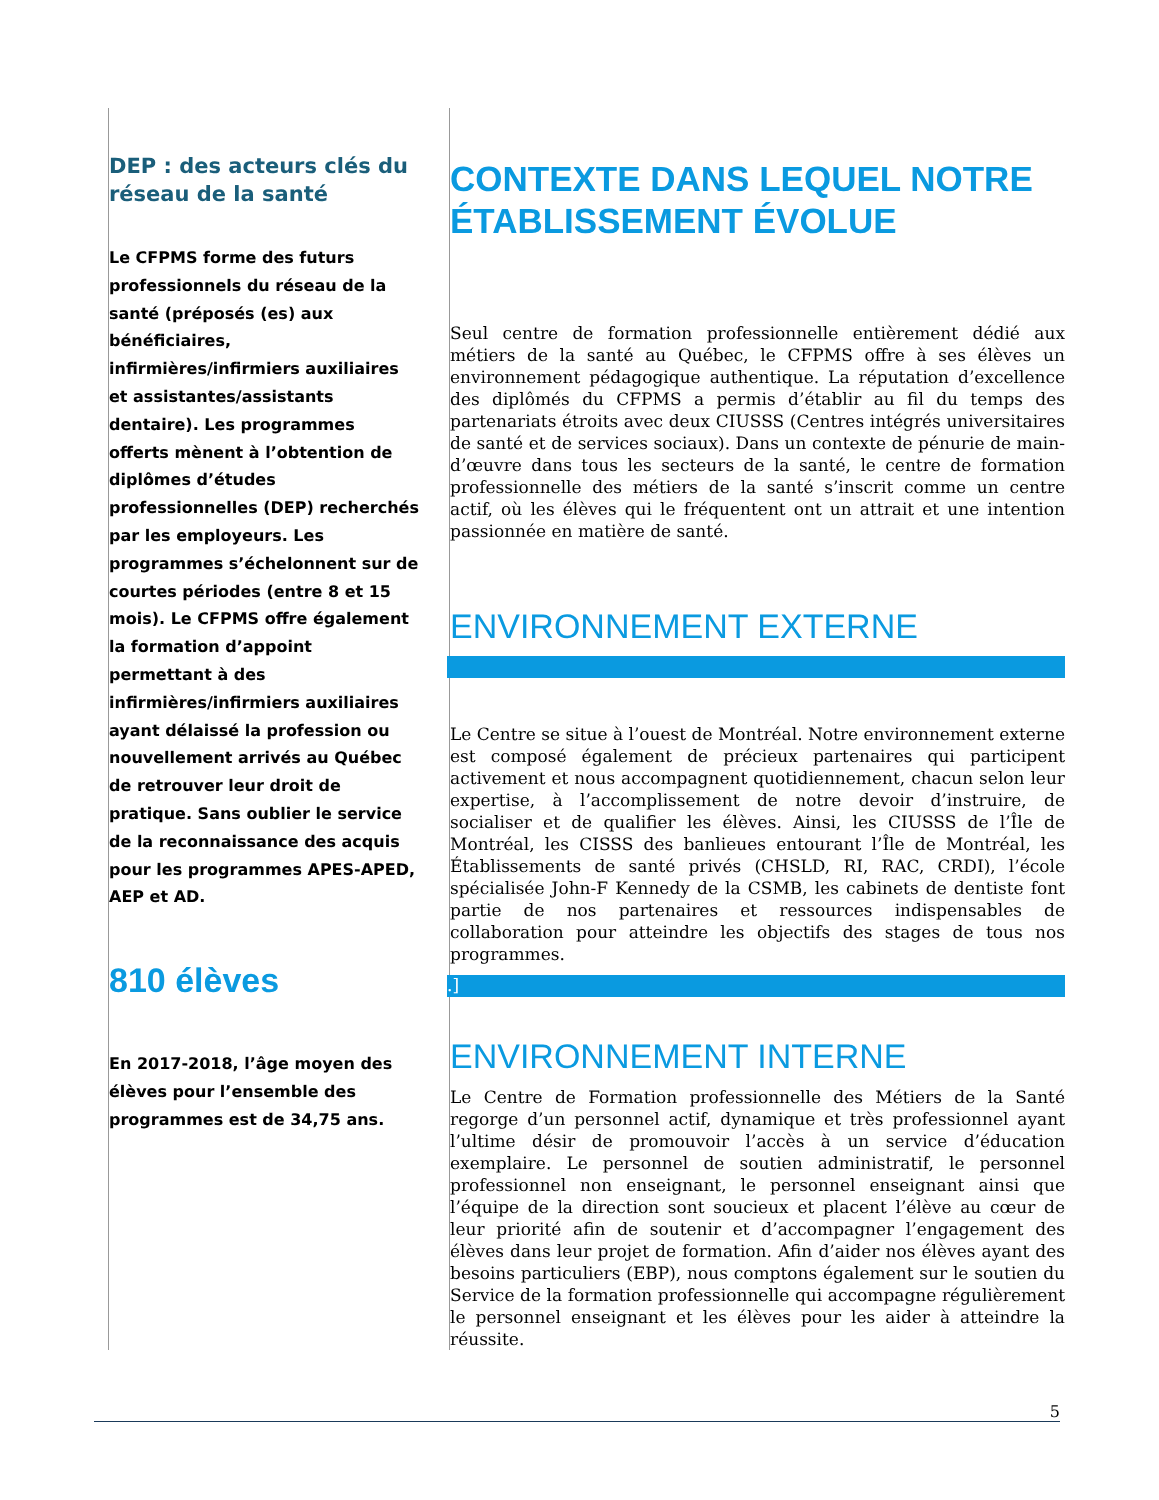DEP : des acteurs clés du réseau de la santé
Le CFPMS forme des futurs professionnels du réseau de la santé (préposés (es) aux bénéficiaires, infirmières/infirmiers auxiliaires et assistantes/assistants dentaire). Les programmes offerts mènent à l’obtention de diplômes d’études professionnelles (DEP) recherchés par les employeurs. Les programmes s’échelonnent sur de courtes périodes (entre 8 et 15 mois). Le CFPMS offre également la formation d’appoint permettant à des infirmières/infirmiers auxiliaires ayant délaissé la profession ou nouvellement arrivés au Québec de retrouver leur droit de pratique. Sans oublier le service de la reconnaissance des acquis pour les programmes APES-APED, AEP et AD.
810 élèves
En 2017-2018, l’âge moyen des élèves pour l’ensemble des programmes est de 34,75 ans.
CONTEXTE DANS LEQUEL NOTRE ÉTABLISSEMENT ÉVOLUE
Seul centre de formation professionnelle entièrement dédié aux métiers de la santé au Québec, le CFPMS offre à ses élèves un environnement pédagogique authentique. La réputation d’excellence des diplômés du CFPMS a permis d’établir au fil du temps des partenariats étroits avec deux CIUSSS (Centres intégrés universitaires de santé et de services sociaux). Dans un contexte de pénurie de main-d’œuvre dans tous les secteurs de la santé, le centre de formation professionnelle des métiers de la santé s’inscrit comme un centre actif, où les élèves qui le fréquentent ont un attrait et une intention passionnée en matière de santé.
ENVIRONNEMENT EXTERNE
Le Centre se situe à l’ouest de Montréal. Notre environnement externe est composé également de précieux partenaires qui participent activement et nous accompagnent quotidiennement, chacun selon leur expertise, à l’accomplissement de notre devoir d’instruire, de socialiser et de qualifier les élèves. Ainsi, les CIUSSS de l’Île de Montréal, les CISSS des banlieues entourant l’Île de Montréal, les Établissements de santé privés (CHSLD, RI, RAC, CRDI), l’école spécialisée John-F Kennedy de la CSMB, les cabinets de dentiste font partie de nos partenaires et ressources indispensables de collaboration pour atteindre les objectifs des stages de tous nos programmes.
.]
ENVIRONNEMENT INTERNE
Le Centre de Formation professionnelle des Métiers de la Santé regorge d’un personnel actif, dynamique et très professionnel ayant l’ultime désir de promouvoir l’accès à un service d’éducation exemplaire. Le personnel de soutien administratif, le personnel professionnel non enseignant, le personnel enseignant ainsi que l’équipe de la direction sont soucieux et placent l’élève au cœur de leur priorité afin de soutenir et d’accompagner l’engagement des élèves dans leur projet de formation. Afin d’aider nos élèves ayant des besoins particuliers (EBP), nous comptons également sur le soutien du Service de la formation professionnelle qui accompagne régulièrement le personnel enseignant et les élèves pour les aider à atteindre la réussite.
5